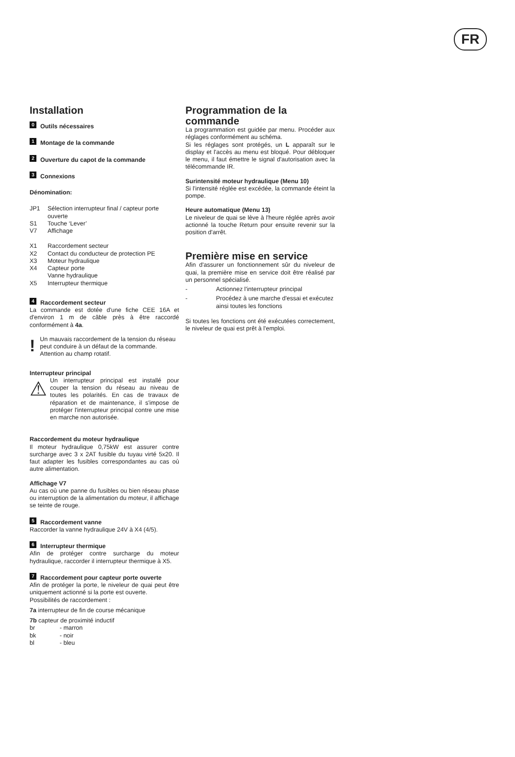FR
Installation
0 Outils nécessaires
1 Montage de la commande
2 Ouverture du capot de la commande
3 Connexions
Dénomination:
| JP1 | Sélection interrupteur final / capteur porte ouverte |
| S1 | Touche ‘Lever’ |
| V7 | Affichage |
| X1 | Raccordement secteur |
| X2 | Contact du conducteur de protection PE |
| X3 | Moteur hydraulique |
| X4 | Capteur porte Vanne hydraulique |
| X5 | Interrupteur thermique |
4 Raccordement secteur
La commande est dotée d'une fiche CEE 16A et d'environ 1 m de câble près à être raccordé conformément à 4a.
! Un mauvais raccordement de la tension du réseau peut conduire à un défaut de la commande. Attention au champ rotatif.
Interrupteur principal
⚠
Un interrupteur principal est installé pour couper la tension du réseau au niveau de toutes les polarités. En cas de travaux de réparation et de maintenance, il s'impose de protéger l'interrupteur principal contre une mise en marche non autorisée.
Raccordement du moteur hydraulique
Il moteur hydraulique 0,75kW est assurer contre surcharge avec 3 x 2AT fusible du tuyau virté 5x20. Il faut adapter les fusibles correspondantes au cas où autre alimentation.
Affichage V7
Au cas où une panne du fusibles ou bien réseau phase ou interruption de la alimentation du moteur, il affichage se teinte de rouge.
5 Raccordement vanne
Raccorder la vanne hydraulique 24V à X4 (4/5).
6 Interrupteur thermique
Afin de protéger contre surcharge du moteur hydraulique, raccorder il interrupteur thermique à X5.
7 Raccordement pour capteur porte ouverte
Afin de protéger la porte, le niveleur de quai peut être uniquement actionné si la porte est ouverte.
Possibilités de raccordement :
7a interrupteur de fin de course mécanique
7b capteur de proximité inductif
| br | - marron |
| bk | - noir |
| bl | - bleu |
Programmation de la commande
La programmation est guidée par menu. Procéder aux réglages conformément au schéma.
Si les réglages sont protégés, un L apparaît sur le display et l'accès au menu est bloqué. Pour débloquer le menu, il faut émettre le signal d'autorisation avec la télécommande IR.
Surintensité moteur hydraulique (Menu 10)
Si l'intensité réglée est excédée, la commande éteint la pompe.
Heure automatique (Menu 13)
Le niveleur de quai se lève à l'heure réglée après avoir actionné la touche Return pour ensuite revenir sur la position d'arrêt.
Première mise en service
Afin d'assurer un fonctionnement sûr du niveleur de quai, la première mise en service doit être réalisé par un personnel spécialisé.
| - | Actionnez l'interrupteur principal |
| - | Procédez à une marche d'essai et exécutez ainsi toutes les fonctions |
Si toutes les fonctions ont été exécutées correctement, le niveleur de quai est prêt à l'emploi.